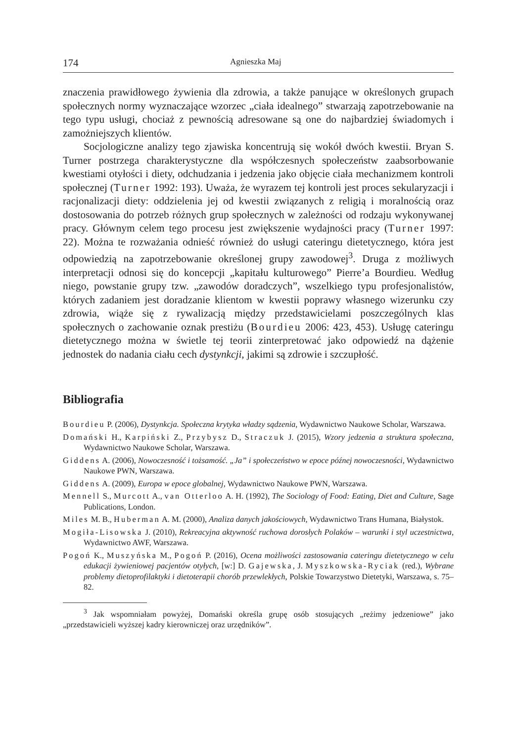174 Agnieszka Maj
znaczenia prawidłowego żywienia dla zdrowia, a także panujące w określonych grupach społecznych normy wyznaczające wzorzec „ciała idealnego” stwarzają zapotrzebowanie na tego typu usługi, chociaż z pewnością adresowane są one do najbardziej świadomych i zamożniejszych klientów.
Socjologiczne analizy tego zjawiska koncentrują się wokół dwóch kwestii. Bryan S. Turner postrzega charakterystyczne dla współczesnych społeczeństw zaabsorbowanie kwestiami otyłości i diety, odchudzania i jedzenia jako objęcie ciała mechanizmem kontroli społecznej (Turner 1992: 193). Uważa, że wyrazem tej kontroli jest proces sekularyzacji i racjonalizacji diety: oddzielenia jej od kwestii związanych z religią i moralnością oraz dostosowania do potrzeb różnych grup społecznych w zależności od rodzaju wykonywanej pracy. Głównym celem tego procesu jest zwiększenie wydajności pracy (Turner 1997: 22). Można te rozważania odnieść również do usługi cateringu dietetycznego, która jest odpowiedzią na zapotrzebowanie określonej grupy zawodowej<sup>3</sup>. Druga z możliwych interpretacji odnosi się do koncepcji „kapitału kulturowego” Pierre’a Bourdieu. Według niego, powstanie grupy tzw. „zawodów doradczych”, wszelkiego typu profesjonalistów, których zadaniem jest doradzanie klientom w kwestii poprawy własnego wizerunku czy zdrowia, wiąże się z rywalizacją między przedstawicielami poszczególnych klas społecznych o zachowanie oznak prestiżu (Bourdieu 2006: 423, 453). Usługę cateringu dietetycznego można w świetle tej teorii zinterpretować jako odpowiedź na dążenie jednostek do nadania ciału cech dystynkcji, jakimi są zdrowie i szczupłość.
Bibliografia
Bourdieu P. (2006), Dystynkcja. Społeczna krytyka władzy sądzenia, Wydawnictwo Naukowe Scholar, Warszawa.
Domański H., Karpiński Z., Przybysz D., Straczuk J. (2015), Wzory jedzenia a struktura społeczna, Wydawnictwo Naukowe Scholar, Warszawa.
Giddens A. (2006), Nowoczesność i tożsamość. „Ja” i społeczeństwo w epoce późnej nowoczesności, Wydawnictwo Naukowe PWN, Warszawa.
Giddens A. (2009), Europa w epoce globalnej, Wydawnictwo Naukowe PWN, Warszawa.
Mennell S., Murcott A., van Otterloo A. H. (1992), The Sociology of Food: Eating, Diet and Culture, Sage Publications, London.
Miles M. B., Huberman A. M. (2000), Analiza danych jakościowych, Wydawnictwo Trans Humana, Białystok.
Mogiła-Lisowska J. (2010), Rekreacyjna aktywność ruchowa dorosłych Polaków – warunki i styl uczestnictwa, Wydawnictwo AWF, Warszawa.
Pogoń K., Muszyńska M., Pogoń P. (2016), Ocena możliwości zastosowania cateringu dietetycznego w celu edukacji żywieniowej pacjentów otyłych, [w:] D. Gajewska, J. Myszkowska-Ryciak (red.), Wybrane problemy dietoprofilaktyki i dietoterapii chorób przewlekłych, Polskie Towarzystwo Dietetyki, Warszawa, s. 75–82.
<sup>3</sup> Jak wspomniałam powyżej, Domański określa grupę osób stosujących „reżimy jedzeniowe” jako „przedstawicieli wyższej kadry kierowniczej oraz urzędników”.